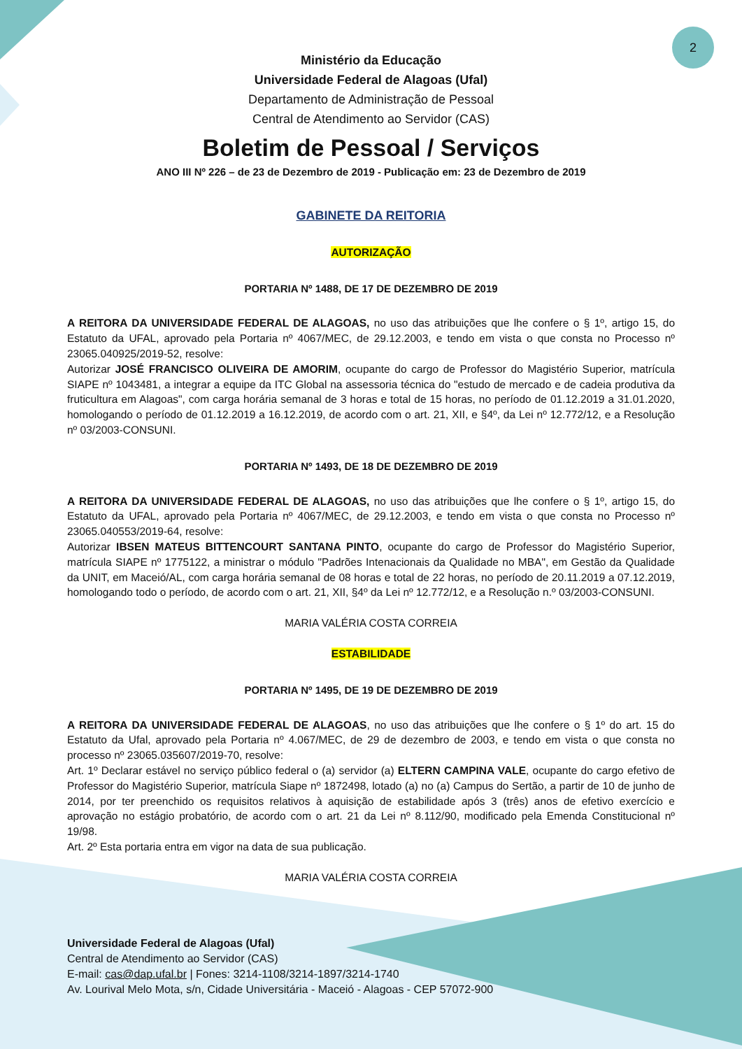2
Ministério da Educação
Universidade Federal de Alagoas (Ufal)
Departamento de Administração de Pessoal
Central de Atendimento ao Servidor (CAS)
Boletim de Pessoal / Serviços
ANO III Nº 226 – de 23 de Dezembro de 2019 - Publicação em: 23 de Dezembro de 2019
GABINETE DA REITORIA
AUTORIZAÇÃO
PORTARIA Nº 1488, DE 17 DE DEZEMBRO DE 2019
A REITORA DA UNIVERSIDADE FEDERAL DE ALAGOAS, no uso das atribuições que lhe confere o § 1º, artigo 15, do Estatuto da UFAL, aprovado pela Portaria nº 4067/MEC, de 29.12.2003, e tendo em vista o que consta no Processo nº 23065.040925/2019-52, resolve:
Autorizar JOSÉ FRANCISCO OLIVEIRA DE AMORIM, ocupante do cargo de Professor do Magistério Superior, matrícula SIAPE nº 1043481, a integrar a equipe da ITC Global na assessoria técnica do "estudo de mercado e de cadeia produtiva da fruticultura em Alagoas", com carga horária semanal de 3 horas e total de 15 horas, no período de 01.12.2019 a 31.01.2020, homologando o período de 01.12.2019 a 16.12.2019, de acordo com o art. 21, XII, e §4º, da Lei nº 12.772/12, e a Resolução nº 03/2003-CONSUNI.
PORTARIA Nº 1493, DE 18 DE DEZEMBRO DE 2019
A REITORA DA UNIVERSIDADE FEDERAL DE ALAGOAS, no uso das atribuições que lhe confere o § 1º, artigo 15, do Estatuto da UFAL, aprovado pela Portaria nº 4067/MEC, de 29.12.2003, e tendo em vista o que consta no Processo nº 23065.040553/2019-64, resolve:
Autorizar IBSEN MATEUS BITTENCOURT SANTANA PINTO, ocupante do cargo de Professor do Magistério Superior, matrícula SIAPE nº 1775122, a ministrar o módulo "Padrões Intenacionais da Qualidade no MBA", em Gestão da Qualidade da UNIT, em Maceió/AL, com carga horária semanal de 08 horas e total de 22 horas, no período de 20.11.2019 a 07.12.2019, homologando todo o período, de acordo com o art. 21, XII, §4º da Lei nº 12.772/12, e a Resolução n.º 03/2003-CONSUNI.
MARIA VALÉRIA COSTA CORREIA
ESTABILIDADE
PORTARIA Nº 1495, DE 19 DE DEZEMBRO DE 2019
A REITORA DA UNIVERSIDADE FEDERAL DE ALAGOAS, no uso das atribuições que lhe confere o § 1º do art. 15 do Estatuto da Ufal, aprovado pela Portaria nº 4.067/MEC, de 29 de dezembro de 2003, e tendo em vista o que consta no processo nº 23065.035607/2019-70, resolve:
Art. 1º Declarar estável no serviço público federal o (a) servidor (a) ELTERN CAMPINA VALE, ocupante do cargo efetivo de Professor do Magistério Superior, matrícula Siape nº 1872498, lotado (a) no (a) Campus do Sertão, a partir de 10 de junho de 2014, por ter preenchido os requisitos relativos à aquisição de estabilidade após 3 (três) anos de efetivo exercício e aprovação no estágio probatório, de acordo com o art. 21 da Lei nº 8.112/90, modificado pela Emenda Constitucional nº 19/98.
Art. 2º Esta portaria entra em vigor na data de sua publicação.
MARIA VALÉRIA COSTA CORREIA
Universidade Federal de Alagoas (Ufal)
Central de Atendimento ao Servidor (CAS)
E-mail: cas@dap.ufal.br | Fones: 3214-1108/3214-1897/3214-1740
Av. Lourival Melo Mota, s/n, Cidade Universitária - Maceió - Alagoas - CEP 57072-900